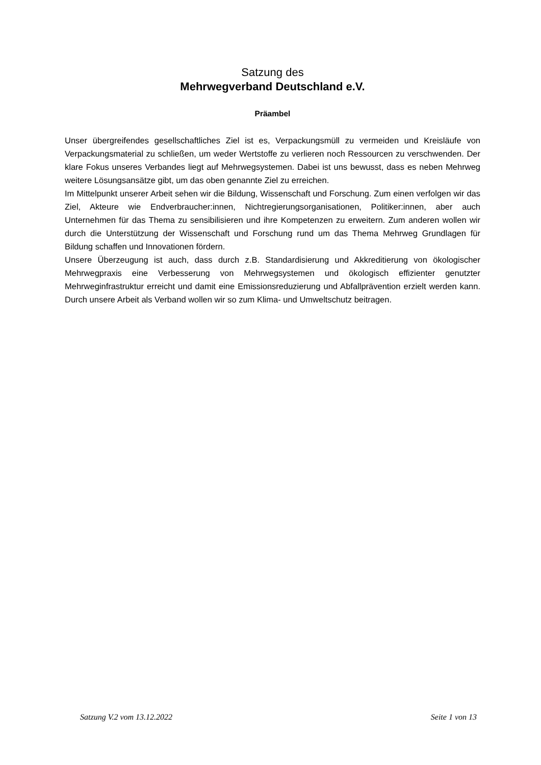Satzung des
Mehrwegverband Deutschland e.V.
Präambel
Unser übergreifendes gesellschaftliches Ziel ist es, Verpackungsmüll zu vermeiden und Kreisläufe von Verpackungsmaterial zu schließen, um weder Wertstoffe zu verlieren noch Ressourcen zu verschwenden. Der klare Fokus unseres Verbandes liegt auf Mehrwegsystemen. Dabei ist uns bewusst, dass es neben Mehrweg weitere Lösungsansätze gibt, um das oben genannte Ziel zu erreichen.
Im Mittelpunkt unserer Arbeit sehen wir die Bildung, Wissenschaft und Forschung. Zum einen verfolgen wir das Ziel, Akteure wie Endverbraucher:innen, Nichtregierungsorganisationen, Politiker:innen, aber auch Unternehmen für das Thema zu sensibilisieren und ihre Kompetenzen zu erweitern. Zum anderen wollen wir durch die Unterstützung der Wissenschaft und Forschung rund um das Thema Mehrweg Grundlagen für Bildung schaffen und Innovationen fördern.
Unsere Überzeugung ist auch, dass durch z.B. Standardisierung und Akkreditierung von ökologischer Mehrwegpraxis eine Verbesserung von Mehrwegsystemen und ökologisch effizienter genutzter Mehrweginfrastruktur erreicht und damit eine Emissionsreduzierung und Abfallprävention erzielt werden kann. Durch unsere Arbeit als Verband wollen wir so zum Klima- und Umweltschutz beitragen.
Satzung V.2 vom 13.12.2022 Seite 1 von 13